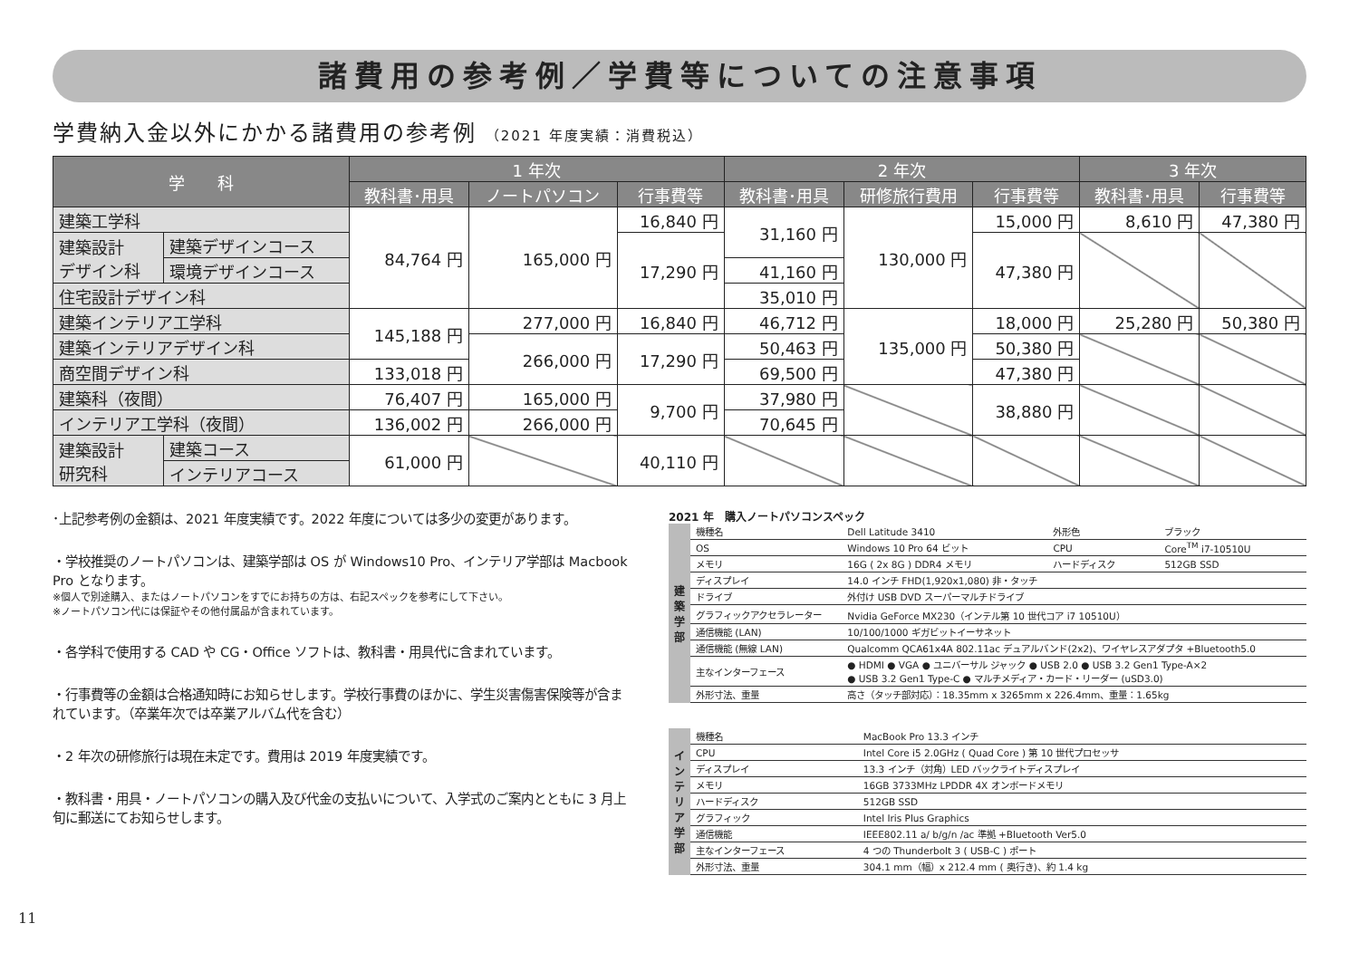諸費用の参考例／学費等についての注意事項
学費納入金以外にかかる諸費用の参考例 （2021 年度実績：消費税込）
| 学 科 | | 1 年次 | | | 2 年次 | | | 3 年次 | |
| --- | --- | --- | --- | --- | --- | --- | --- | --- | --- |
| | | 教科書･用具 | ノートパソコン | 行事費等 | 教科書･用具 | 研修旅行費用 | 行事費等 | 教科書･用具 | 行事費等 |
| 建築工学科 | | 84,764 円 | 165,000 円 | 16,840 円 | 31,160 円 | 130,000 円 | 15,000 円 | 8,610 円 | 47,380 円 |
| 建築設計 デザイン科 | 建築デザインコース | | | 17,290 円 | | | 47,380 円 | | |
| | 環境デザインコース | | | | 41,160 円 | | | | |
| 住宅設計デザイン科 | | | | | 35,010 円 | | | | |
| 建築インテリア工学科 | | 145,188 円 | 277,000 円 | 16,840 円 | 46,712 円 | 135,000 円 | 18,000 円 | 25,280 円 | 50,380 円 |
| 建築インテリアデザイン科 | | | 266,000 円 | 17,290 円 | 50,463 円 | | 50,380 円 | | |
| 商空間デザイン科 | | 133,018 円 | | | 69,500 円 | | 47,380 円 | | |
| 建築科（夜間） | | 76,407 円 | 165,000 円 | 9,700 円 | 37,980 円 | | 38,880 円 | | |
| インテリア工学科（夜間） | | 136,002 円 | 266,000 円 | | 70,645 円 | | | | |
| 建築設計 研究科 | 建築コース | 61,000 円 | | 40,110 円 | | | | | |
| | インテリアコース | | | | | | | | |
･上記参考例の金額は、2021 年度実績です。2022 年度については多少の変更があります。
・学校推奨のノートパソコンは、建築学部は OS が Windows10 Pro、インテリア学部は Macbook Pro となります。
※個人で別途購入、またはノートパソコンをすでにお持ちの方は、右記スペックを参考にして下さい。
※ノートパソコン代には保証やその他付属品が含まれています。
・各学科で使用する CAD や CG・Office ソフトは、教科書・用具代に含まれています。
・行事費等の金額は合格通知時にお知らせします。学校行事費のほかに、学生災害傷害保険等が含まれています。（卒業年次では卒業アルバム代を含む）
・2 年次の研修旅行は現在未定です。費用は 2019 年度実績です。
・教科書・用具・ノートパソコンの購入及び代金の支払いについて、入学式のご案内とともに 3 月上旬に郵送にてお知らせします。
2021 年　購入ノートパソコンスペック
| 建 築 学 部 | 機種名 | Dell Latitude 3410 | 外形色 | ブラック |
| | OS | Windows 10 Pro 64 ビット | CPU | Core<sup>TM</sup> i7-10510U |
| | メモリ | 16G ( 2x 8G ) DDR4 メモリ | ハードディスク | 512GB SSD |
| | ディスプレイ | 14.0 インチ FHD(1,920x1,080) 非・タッチ | | |
| | ドライブ | 外付け USB DVD スーパーマルチドライブ | | |
| | グラフィックアクセラレーター | Nvidia GeForce MX230（インテル第 10 世代コア i7 10510U） | | |
| | 通信機能 (LAN) | 10/100/1000 ギガビットイーサネット | | |
| | 通信機能 (無線 LAN) | Qualcomm QCA61x4A 802.11ac デュアルバンド(2x2)、ワイヤレスアダプタ +Bluetooth5.0 | | |
| | 主なインターフェース | ● HDMI ● VGA ● ユニバーサル ジャック ● USB 2.0 ● USB 3.2 Gen1 Type-A×2 ● USB 3.2 Gen1 Type-C ● マルチメディア・カード・リーダー (uSD3.0) | | |
| | 外形寸法、重量 | 高さ（タッチ部対応）：18.35mm x 3265mm x 226.4mm、重量：1.65kg | | |
| イ ン テ リ ア 学 部 | 機種名 | MacBook Pro 13.3 インチ |
| | CPU | Intel Core i5 2.0GHz ( Quad Core ) 第 10 世代プロセッサ |
| | ディスプレイ | 13.3 インチ（対角）LED バックライトディスプレイ |
| | メモリ | 16GB 3733MHz LPDDR 4X オンボードメモリ |
| | ハードディスク | 512GB SSD |
| | グラフィック | Intel Iris Plus Graphics |
| | 通信機能 | IEEE802.11 a/ b/g/n /ac 準拠 +Bluetooth Ver5.0 |
| | 主なインターフェース | 4 つの Thunderbolt 3 ( USB-C ) ポート |
| | 外形寸法、重量 | 304.1 mm（幅）x 212.4 mm ( 奥行き)、約 1.4 kg |
11